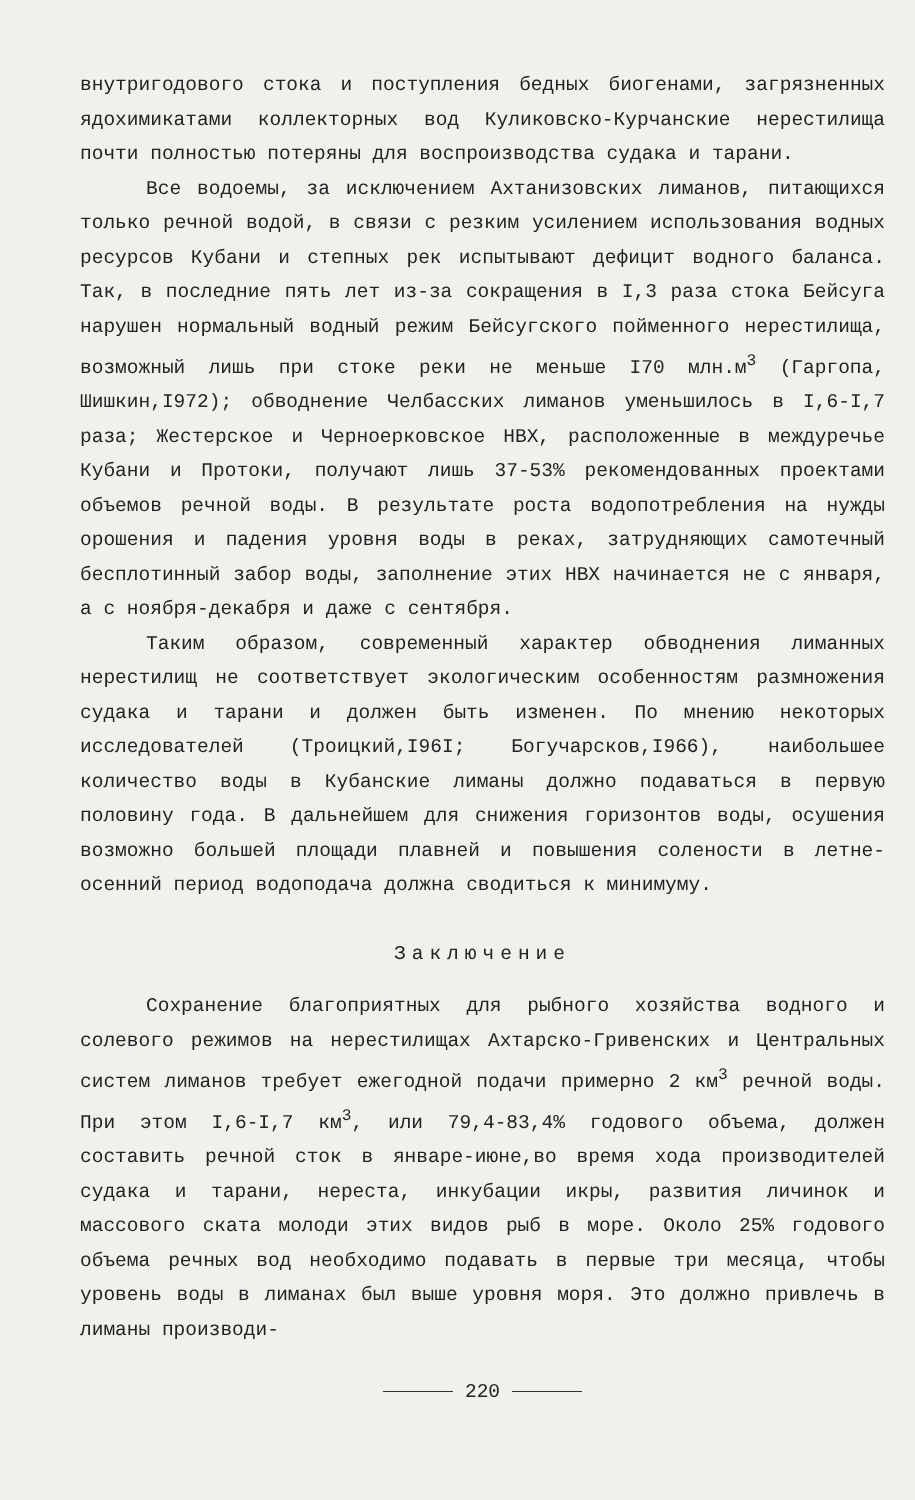внутригодового стока и поступления бедных биогенами, загрязненных ядохимикатами коллекторных вод Куликовско-Курчанские нерестилища почти полностью потеряны для воспроизводства судака и тарани.
Все водоемы, за исключением Ахтанизовских лиманов, питающихся только речной водой, в связи с резким усилением использования водных ресурсов Кубани и степных рек испытывают дефицит водного баланса. Так, в последние пять лет из-за сокращения в I,3 раза стока Бейсуга нарушен нормальный водный режим Бейсугского пойменного нерестилища, возможный лишь при стоке реки не меньше I70 млн.м<sup>3</sup> (Гаргопа, Шишкин,I972); обводнение Челбасских лиманов уменьшилось в I,6-I,7 раза; Жестерское и Черноерковское НВХ, расположенные в междуречье Кубани и Протоки, получают лишь 37-53% рекомендованных проектами объемов речной воды. В результате роста водопотребления на нужды орошения и падения уровня воды в реках, затрудняющих самотечный бесплотинный забор воды, заполнение этих НВХ начинается не с января, а с ноября-декабря и даже с сентября.
Таким образом, современный характер обводнения лиманных нерестилищ не соответствует экологическим особенностям размножения судака и тарани и должен быть изменен. По мнению некоторых исследователей (Троицкий,I96I; Богучарсков,I966), наибольшее количество воды в Кубанские лиманы должно подаваться в первую половину года. В дальнейшем для снижения горизонтов воды, осушения возможно большей площади плавней и повышения солености в летне-осенний период водоподача должна сводиться к минимуму.
Заключение
Сохранение благоприятных для рыбного хозяйства водного и солевого режимов на нерестилищах Ахтарско-Гривенских и Центральных систем лиманов требует ежегодной подачи примерно 2 км<sup>3</sup> речной воды. При этом I,6-I,7 км<sup>3</sup>, или 79,4-83,4% годового объема, должен составить речной сток в январе-июне,во время хода производителей судака и тарани, нереста, инкубации икры, развития личинок и массового ската молоди этих видов рыб в море. Около 25% годового объема речных вод необходимо подавать в первые три месяца, чтобы уровень воды в лиманах был выше уровня моря. Это должно привлечь в лиманы производи-
220